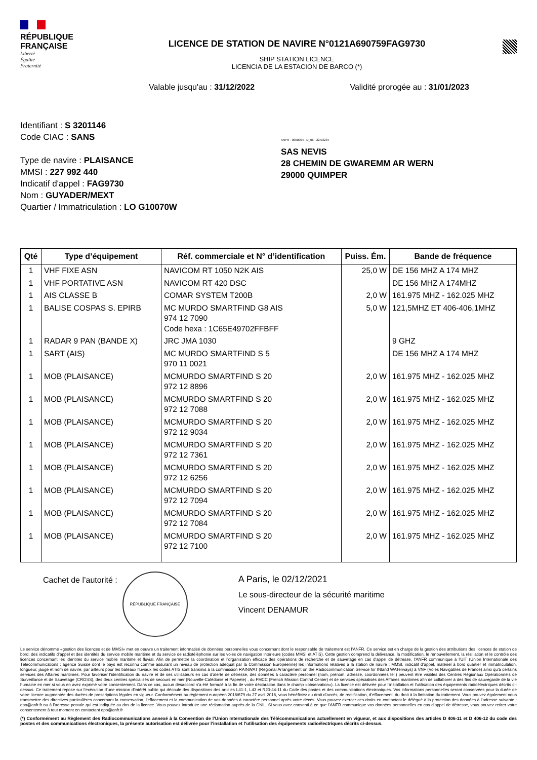RÉPUBLIQUE
FRANÇAISE
Liberté
Égalité
Fraternité
LICENCE DE STATION DE NAVIRE N°0121A690759FAG9730
SHIP STATION LICENCE
LICENCIA DE LA ESTACION DE BARCO (*)
Valable jusqu'au : 31/12/2022 Validité prorogée au : 31/01/2023
Identifiant : S 3201146
Code CIAC : SANS
Type de navire : PLAISANCE
MMSI : 227 992 440
Indicatif d'appel : FAG9730
Nom : GUYADER/MEXT
Quartier / Immatriculation : LO G10070W
ANFR - 0000004 - D_06 - 224/3234
SAS NEVIS
28 CHEMIN DE GWAREMM AR WERN
29000 QUIMPER
| Qté | Type d’équipement | Réf. commerciale et N° d’identification | Puiss. Ém. | Bande de fréquence |
| --- | --- | --- | --- | --- |
| 1 | VHF FIXE ASN | NAVICOM RT 1050 N2K AIS | 25,0 W | DE 156 MHZ A 174 MHZ |
| 1 | VHF PORTATIVE ASN | NAVICOM RT 420 DSC | | DE 156 MHZ A 174MHZ |
| 1 | AIS CLASSE B | COMAR SYSTEM T200B | 2,0 W | 161.975 MHZ - 162.025 MHZ |
| 1 | BALISE COSPAS S. EPIRB | MC MURDO SMARTFIND G8 AIS 974 12 7090 Code hexa : 1C65E49702FFBFF | 5,0 W | 121,5MHZ ET 406-406,1MHZ |
| 1 | RADAR 9 PAN (BANDE X) | JRC JMA 1030 | | 9 GHZ |
| 1 | SART (AIS) | MC MURDO SMARTFIND S 5 970 11 0021 | | DE 156 MHZ A 174 MHZ |
| 1 | MOB (PLAISANCE) | MCMURDO SMARTFIND S 20 972 12 8896 | 2,0 W | 161.975 MHZ - 162.025 MHZ |
| 1 | MOB (PLAISANCE) | MCMURDO SMARTFIND S 20 972 12 7088 | 2,0 W | 161.975 MHZ - 162.025 MHZ |
| 1 | MOB (PLAISANCE) | MCMURDO SMARTFIND S 20 972 12 9034 | 2,0 W | 161.975 MHZ - 162.025 MHZ |
| 1 | MOB (PLAISANCE) | MCMURDO SMARTFIND S 20 972 12 7361 | 2,0 W | 161.975 MHZ - 162.025 MHZ |
| 1 | MOB (PLAISANCE) | MCMURDO SMARTFIND S 20 972 12 6256 | 2,0 W | 161.975 MHZ - 162.025 MHZ |
| 1 | MOB (PLAISANCE) | MCMURDO SMARTFIND S 20 972 12 7094 | 2,0 W | 161.975 MHZ - 162.025 MHZ |
| 1 | MOB (PLAISANCE) | MCMURDO SMARTFIND S 20 972 12 7084 | 2,0 W | 161.975 MHZ - 162.025 MHZ |
| 1 | MOB (PLAISANCE) | MCMURDO SMARTFIND S 20 972 12 7100 | 2,0 W | 161.975 MHZ - 162.025 MHZ |
Cachet de l’autorité :
RÉPUBLIQUE FRANÇAISE
A Paris, le 02/12/2021
Le sous-directeur de la sécurité maritime
Vincent DENAMUR
Le service dénommé «gestion des licences et de MMSI» met en oeuvre un traitement informatisé de données personnelles vous concernant dont le responsable de traitement est l’ANFR. Ce service est en charge de la gestion des attributions des licences de station de bord, des indicatifs d’appel et des identités du service mobile maritime et du service de radiotéléphonie sur les voies de navigation intérieure (codes MMSI et ATIS). Cette gestion comprend la délivrance, la modification, le renouvellement, la résiliation et le contrôle des licences concernant les identités du service mobile maritime et fluvial. Afin de permettre la coordination et l’organisation efficace des opérations de recherche et de sauvetage en cas d’appel de détresse, l’ANFR communique à l’UIT (Union Internationale des Télécommunications : agence Suisse dont le pays est reconnu comme assurant un niveau de protection adéquat par la Commission Européenne) les informations relatives à la station de navire : MMSI, indicatif d’appel, matériel à bord quartier et immatriculation, longueur, jauge et nom de navire, par ailleurs pour les bateaux fluviaux les codes ATIS sont transmis à la commission RAINWAT (Regional Arrangement on the Radiocommunication Service for INland WATerways) à VNF (Voies Navigables de France) ainsi qu’à certains services des Affaires maritimes. Pour favoriser l’identification du navire et de ses utilisateurs en cas d’alerte de détresse, des données à caractère personnel (nom, prénom, adresse, coordonnées tel.) peuvent être visibles des Centres Régionaux Opérationnels de Surveillance et de Sauvetage (CROSS), des deux centres spécialisés de secours en mer (Nouvelle-Calédonie et Papeete) , du FMCC (French Mission Control Center) et de services spécialisés des Affaires maritimes afin de collaborer à des fins de sauvegarde de la vie humaine en mer si vous en avez exprimé votre consentement. Dans ce cas, aucun désaccord n’a été formulé à la fin de votre déclaration dans le champ «observation»). La licence est délivrée pour l’installation et l’utilisation des équipements radioélectriques décrits ci-dessus. Ce traitement repose sur l’exécution d’une mission d’intérêt public qui découle des dispositions des articles L41-1, L43 et R20-44-11 du Code des postes et des communications électroniques. Vos informations personnelles seront conservées pour la durée de votre licence augmentée des durées de prescriptions légales en vigueur. Conformément au règlement européen 2016/679 du 27 avril 2016, vous bénéficiez du droit d’accès, de rectification, d’effacement, du droit à la limitation du traitement. Vous pouvez également nous transmettre des directives particulières concernant la conservation, l’effacement et la communication de vos données à caractère personnel après votre décès. Vous pouvez exercer ces droits en contactant le délégué à la protection des données à l’adresse suivante : dpo@anfr.fr ou à l’adresse postale qui est indiquée au dos de la licence .Vous pouvez introduire une réclamation auprès de la CNIL. Si vous avez consenti à ce que l’ANFR communique vos données personnelles en cas d’appel de détresse, vous pouvez retirer votre consentement à tout moment en contactant dpo@anfr.fr
(*) Conformément au Règlement des Radiocommunications annexé à la Convention de l’Union Internationale des Télécommunications actuellement en vigueur, et aux dispositions des articles D 406-11 et D 406-12 du code des postes et des communications électroniques, la présente autorisation est délivrée pour l’installation et l’utilisation des équipements radioélectriques décrits ci-dessus.